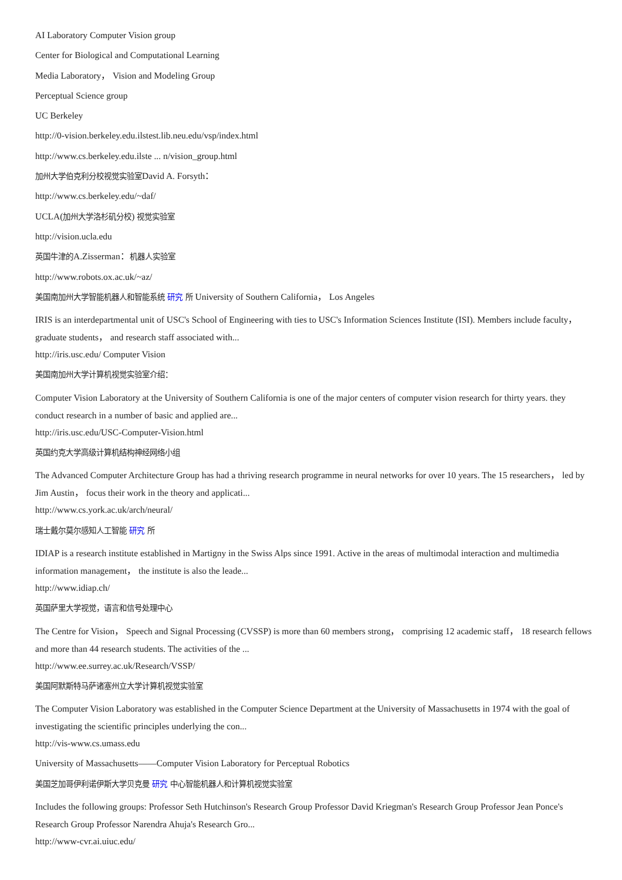AI Laboratory Computer Vision group
Center for Biological and Computational Learning
Media Laboratory， Vision and Modeling Group
Perceptual Science group
UC Berkeley
http://0-vision.berkeley.edu.ilstest.lib.neu.edu/vsp/index.html
http://www.cs.berkeley.edu.ilste ... n/vision_group.html
加州大学伯克利分校视觉实验室David A. Forsyth：
http://www.cs.berkeley.edu/~daf/
UCLA(加州大学洛杉矶分校) 视觉实验室
http://vision.ucla.edu
英国牛津的A.Zisserman：机器人实验室
http://www.robots.ox.ac.uk/~az/
美国南加州大学智能机器人和智能系统 研究 所 University of Southern California， Los Angeles
IRIS is an interdepartmental unit of USC's School of Engineering with ties to USC's Information Sciences Institute (ISI). Members include faculty， graduate students， and research staff associated with...
http://iris.usc.edu/ Computer Vision
美国南加州大学计算机视觉实验室介绍：
Computer Vision Laboratory at the University of Southern California is one of the major centers of computer vision research for thirty years. they conduct research in a number of basic and applied are...
http://iris.usc.edu/USC-Computer-Vision.html
英国约克大学高级计算机结构神经网络小组
The Advanced Computer Architecture Group has had a thriving research programme in neural networks for over 10 years. The 15 researchers， led by Jim Austin， focus their work in the theory and applicati...
http://www.cs.york.ac.uk/arch/neural/
瑞士戴尔莫尔感知人工智能 研究 所
IDIAP is a research institute established in Martigny in the Swiss Alps since 1991. Active in the areas of multimodal interaction and multimedia information management， the institute is also the leade...
http://www.idiap.ch/
英国萨里大学视觉，语言和信号处理中心
The Centre for Vision， Speech and Signal Processing (CVSSP) is more than 60 members strong， comprising 12 academic staff， 18 research fellows and more than 44 research students. The activities of the ...
http://www.ee.surrey.ac.uk/Research/VSSP/
美国阿默斯特马萨诸塞州立大学计算机视觉实验室
The Computer Vision Laboratory was established in the Computer Science Department at the University of Massachusetts in 1974 with the goal of investigating the scientific principles underlying the con...
http://vis-www.cs.umass.edu
University of Massachusetts——Computer Vision Laboratory for Perceptual Robotics
美国芝加哥伊利诺伊斯大学贝克曼 研究 中心智能机器人和计算机视觉实验室
Includes the following groups: Professor Seth Hutchinson's Research Group Professor David Kriegman's Research Group Professor Jean Ponce's Research Group Professor Narendra Ahuja's Research Gro...
http://www-cvr.ai.uiuc.edu/